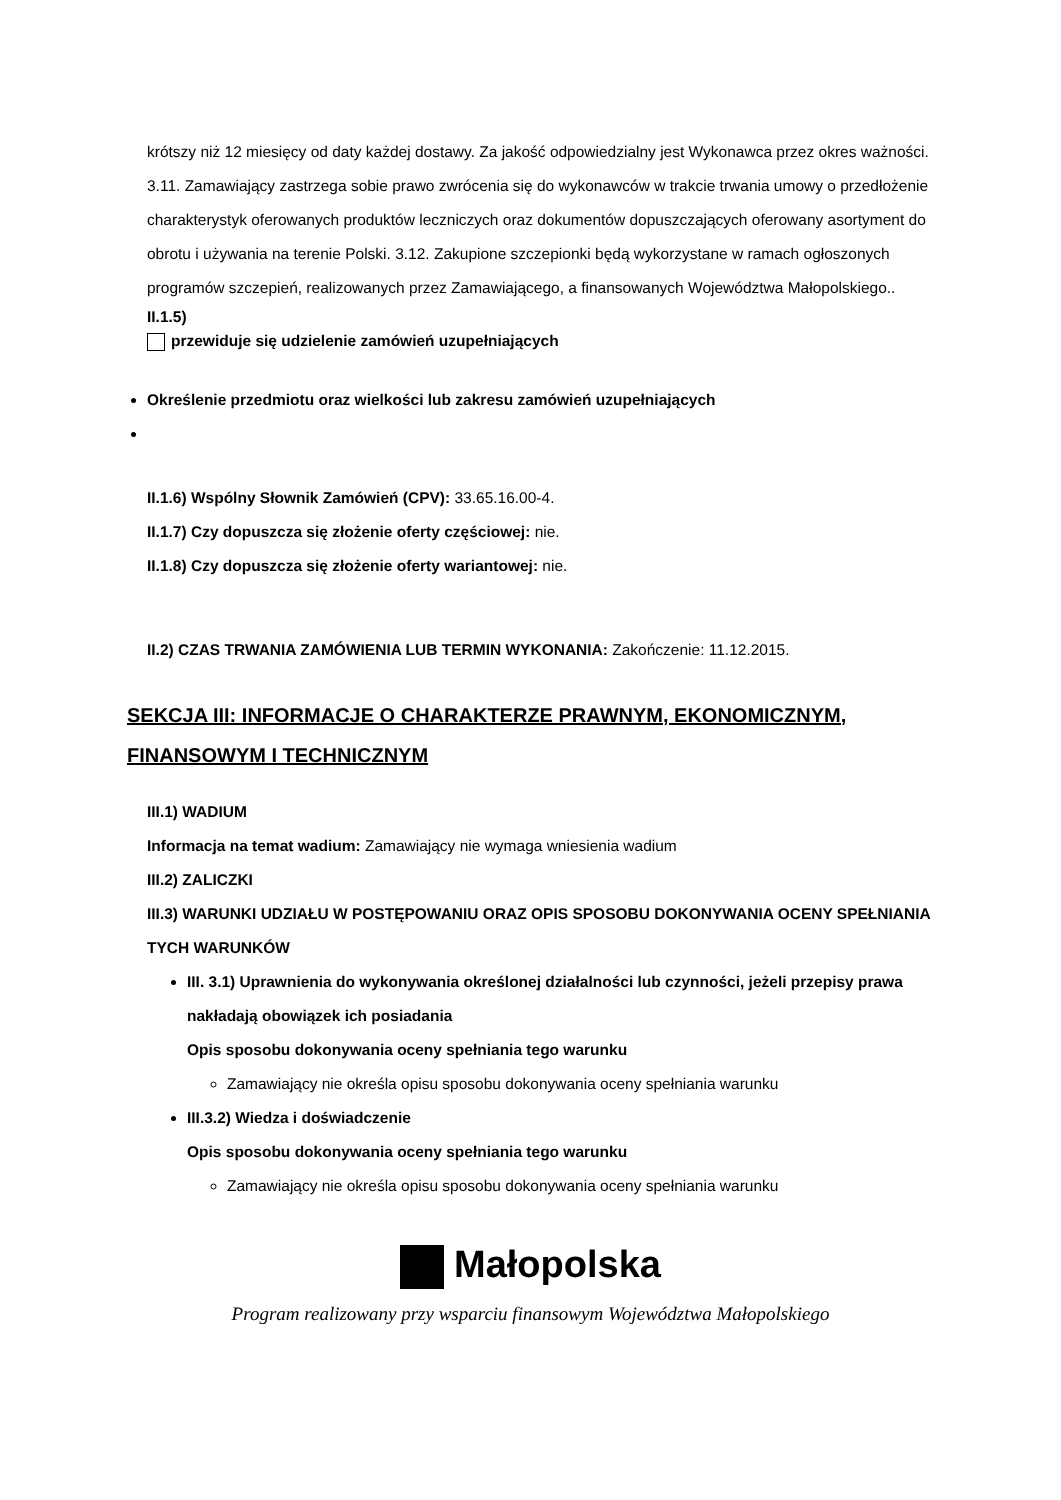krótszy niż 12 miesięcy od daty każdej dostawy. Za jakość odpowiedzialny jest Wykonawca przez okres ważności. 3.11. Zamawiający zastrzega sobie prawo zwrócenia się do wykonawców w trakcie trwania umowy o przedłożenie charakterystyk oferowanych produktów leczniczych oraz dokumentów dopuszczających oferowany asortyment do obrotu i używania na terenie Polski. 3.12. Zakupione szczepionki będą wykorzystane w ramach ogłoszonych programów szczepień, realizowanych przez Zamawiającego, a finansowanych Województwa Małopolskiego..
II.1.5)
przewiduje się udzielenie zamówień uzupełniających
Określenie przedmiotu oraz wielkości lub zakresu zamówień uzupełniających
II.1.6) Wspólny Słownik Zamówień (CPV): 33.65.16.00-4.
II.1.7) Czy dopuszcza się złożenie oferty częściowej: nie.
II.1.8) Czy dopuszcza się złożenie oferty wariantowej: nie.
II.2) CZAS TRWANIA ZAMÓWIENIA LUB TERMIN WYKONANIA: Zakończenie: 11.12.2015.
SEKCJA III: INFORMACJE O CHARAKTERZE PRAWNYM, EKONOMICZNYM, FINANSOWYM I TECHNICZNYM
III.1) WADIUM
Informacja na temat wadium: Zamawiający nie wymaga wniesienia wadium
III.2) ZALICZKI
III.3) WARUNKI UDZIAŁU W POSTĘPOWANIU ORAZ OPIS SPOSOBU DOKONYWANIA OCENY SPEŁNIANIA TYCH WARUNKÓW
III. 3.1) Uprawnienia do wykonywania określonej działalności lub czynności, jeżeli przepisy prawa nakładają obowiązek ich posiadania
Opis sposobu dokonywania oceny spełniania tego warunku
Zamawiający nie określa opisu sposobu dokonywania oceny spełniania warunku
III.3.2) Wiedza i doświadczenie
Opis sposobu dokonywania oceny spełniania tego warunku
Zamawiający nie określa opisu sposobu dokonywania oceny spełniania warunku
Małopolska
Program realizowany przy wsparciu finansowym Województwa Małopolskiego